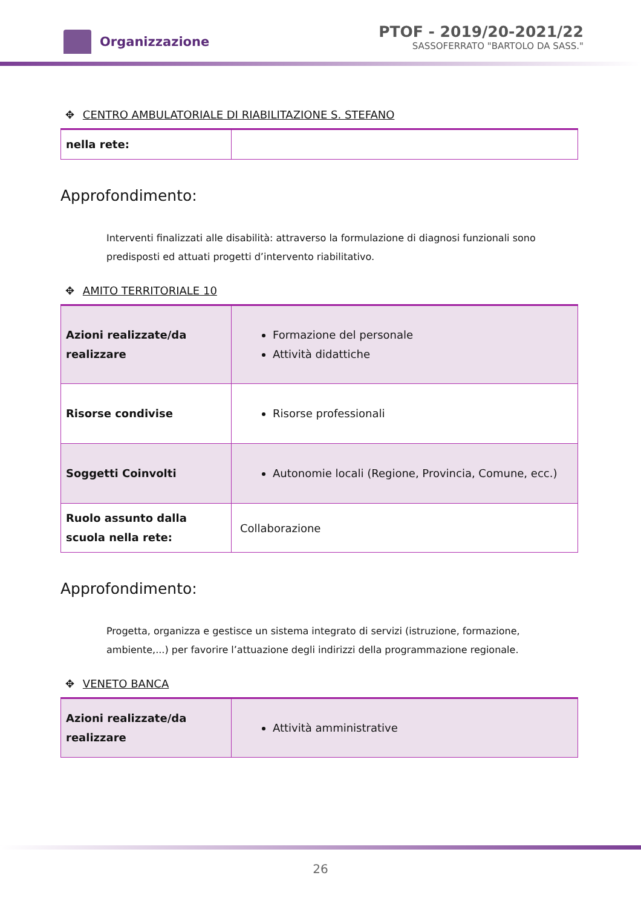Organizzazione
PTOF - 2019/20-2021/22
SASSOFERRATO "BARTOLO DA SASS."
✥ CENTRO AMBULATORIALE DI RIABILITAZIONE S. STEFANO
| nella rete: | |
Approfondimento:
Interventi finalizzati alle disabilità: attraverso la formulazione di diagnosi funzionali sono predisposti ed attuati progetti d’intervento riabilitativo.
✥ AMITO TERRITORIALE 10
| Azioni realizzate/da realizzare | Formazione del personale Attività didattiche |
| Risorse condivise | Risorse professionali |
| Soggetti Coinvolti | Autonomie locali (Regione, Provincia, Comune, ecc.) |
| Ruolo assunto dalla scuola nella rete: | Collaborazione |
Approfondimento:
Progetta, organizza e gestisce un sistema integrato di servizi (istruzione, formazione, ambiente,...) per favorire l’attuazione degli indirizzi della programmazione regionale.
✥ VENETO BANCA
| Azioni realizzate/da realizzare | Attività amministrative |
26